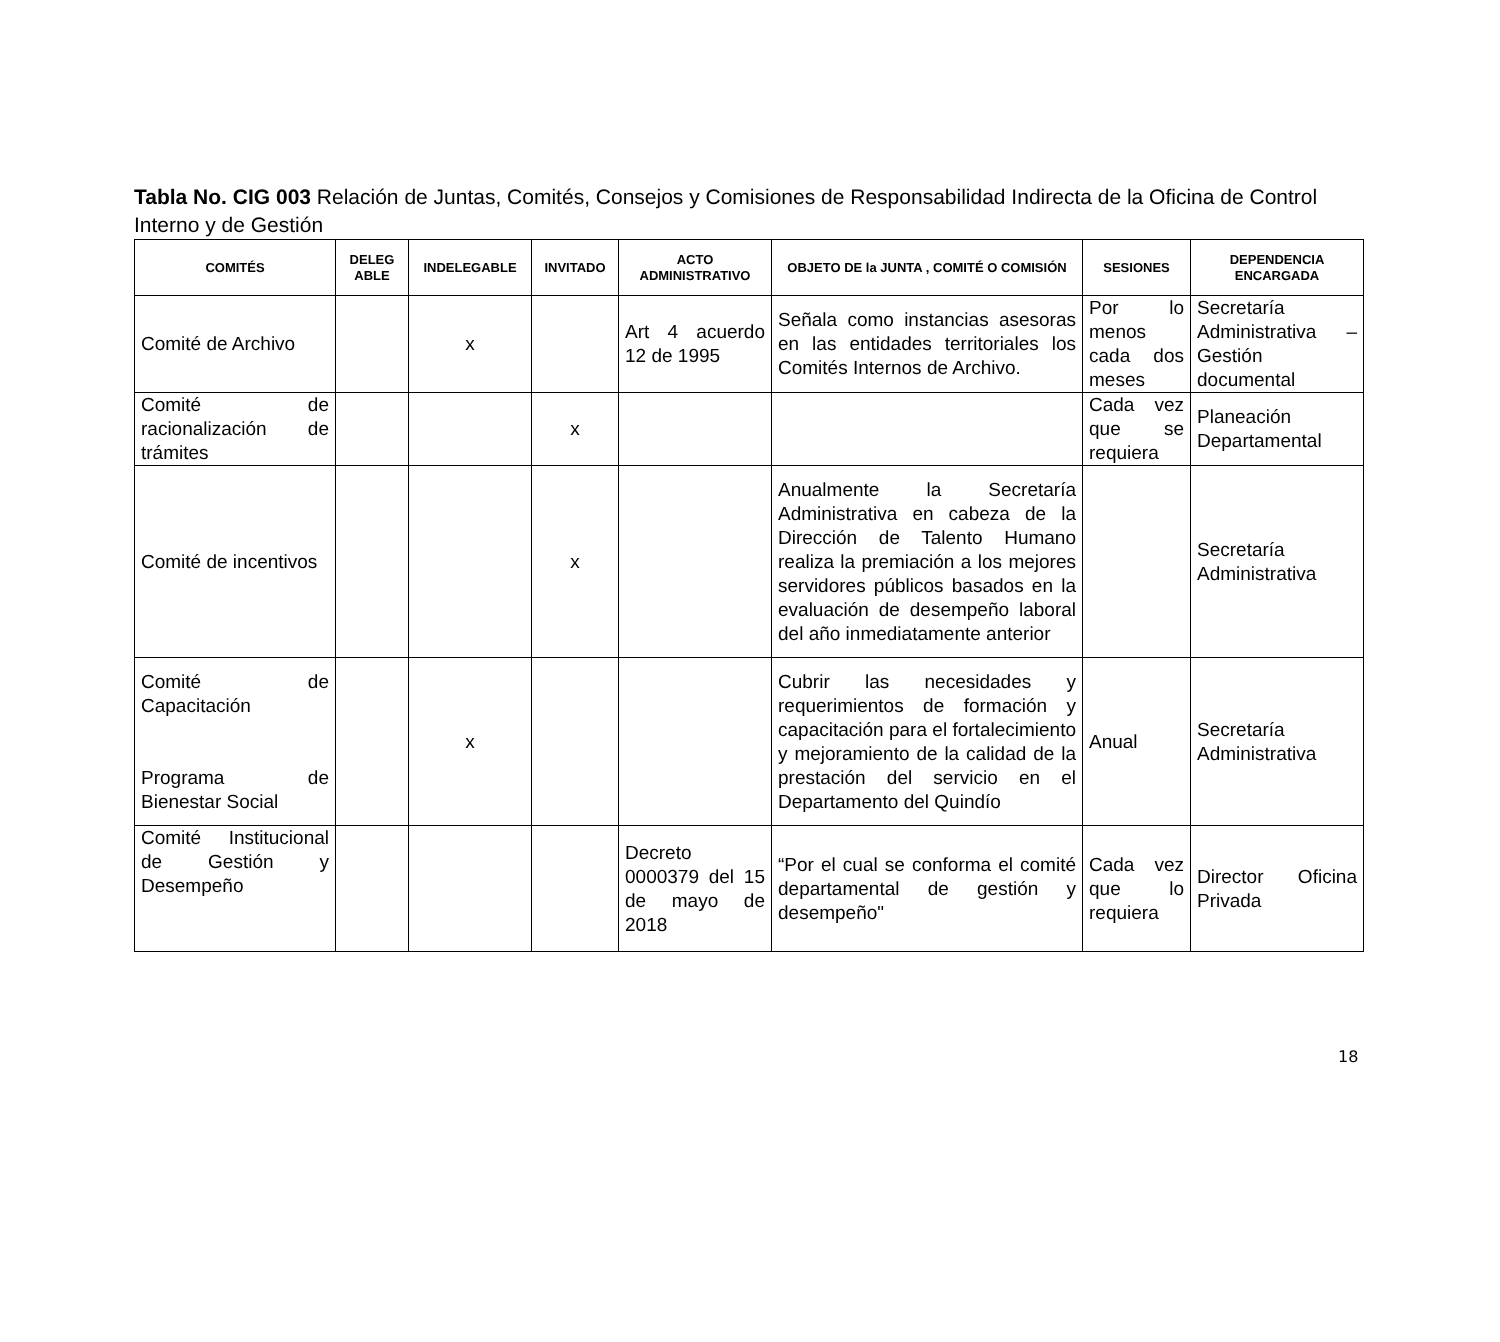Tabla No. CIG 003 Relación de Juntas, Comités, Consejos y Comisiones de Responsabilidad Indirecta de la Oficina de Control Interno y de Gestión
| COMITÉS | DELEG ABLE | INDELEGABLE | INVITADO | ACTO ADMINISTRATIVO | OBJETO DE la JUNTA , COMITÉ O COMISIÓN | SESIONES | DEPENDENCIA ENCARGADA |
| --- | --- | --- | --- | --- | --- | --- | --- |
| Comité de Archivo | | x | | Art 4 acuerdo 12 de 1995 | Señala como instancias asesoras en las entidades territoriales los Comités Internos de Archivo. | Por lo menos cada dos meses | Secretaría Administrativa – Gestión documental |
| Comité de racionalización de trámites | | | x | | | Cada vez que se requiera | Planeación Departamental |
| Comité de incentivos | | | x | | Anualmente la Secretaría Administrativa en cabeza de la Dirección de Talento Humano realiza la premiación a los mejores servidores públicos basados en la evaluación de desempeño laboral del año inmediatamente anterior | | Secretaría Administrativa |
| Comité de Capacitación Programa de Bienestar Social | | x | | | Cubrir las necesidades y requerimientos de formación y capacitación para el fortalecimiento y mejoramiento de la calidad de la prestación del servicio en el Departamento del Quindío | Anual | Secretaría Administrativa |
| Comité Institucional de Gestión y Desempeño | | | | Decreto 0000379 del 15 de mayo de 2018 | “Por el cual se conforma el comité departamental de gestión y desempeño" | Cada vez que lo requiera | Director Oficina Privada |
18